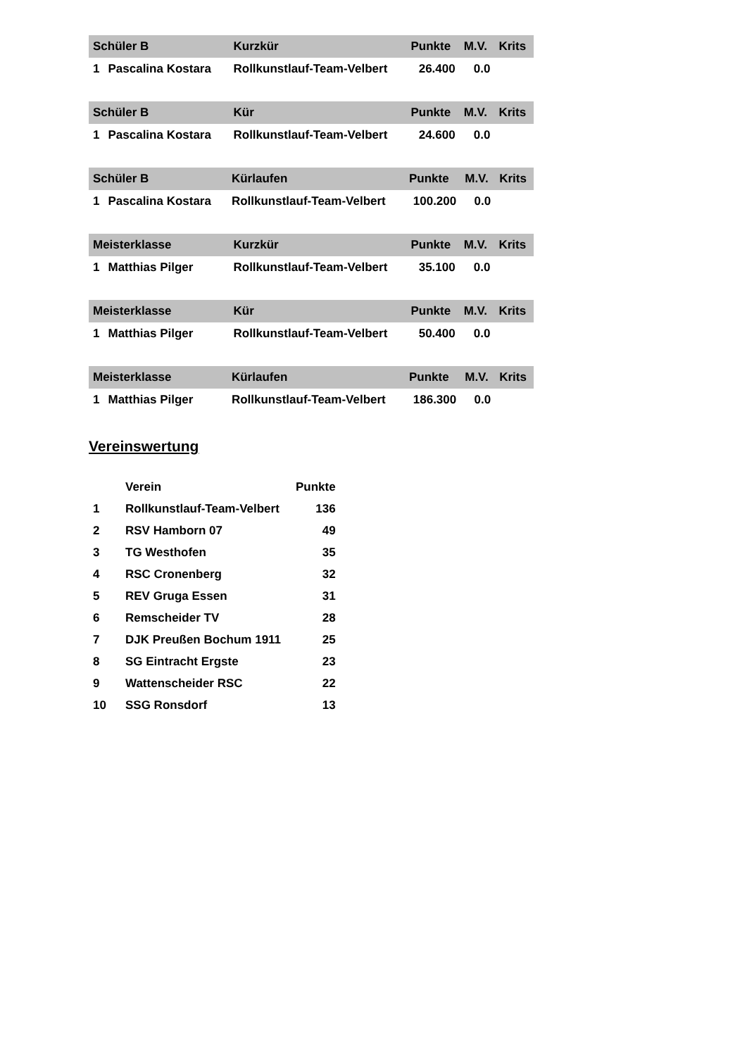| Schüler B | | Kurzkür | Punkte | M.V. | Krits |
| --- | --- | --- | --- | --- | --- |
| 1 | Pascalina Kostara | Rollkunstlauf-Team-Velbert | 26.400 | 0.0 | |
| Schüler B | | Kür | Punkte | M.V. | Krits |
| --- | --- | --- | --- | --- | --- |
| 1 | Pascalina Kostara | Rollkunstlauf-Team-Velbert | 24.600 | 0.0 | |
| Schüler B | | Kürlaufen | Punkte | M.V. | Krits |
| --- | --- | --- | --- | --- | --- |
| 1 | Pascalina Kostara | Rollkunstlauf-Team-Velbert | 100.200 | 0.0 | |
| Meisterklasse | | Kurzkür | Punkte | M.V. | Krits |
| --- | --- | --- | --- | --- | --- |
| 1 | Matthias Pilger | Rollkunstlauf-Team-Velbert | 35.100 | 0.0 | |
| Meisterklasse | | Kür | Punkte | M.V. | Krits |
| --- | --- | --- | --- | --- | --- |
| 1 | Matthias Pilger | Rollkunstlauf-Team-Velbert | 50.400 | 0.0 | |
| Meisterklasse | | Kürlaufen | Punkte | M.V. | Krits |
| --- | --- | --- | --- | --- | --- |
| 1 | Matthias Pilger | Rollkunstlauf-Team-Velbert | 186.300 | 0.0 | |
Vereinswertung
| | Verein | Punkte |
| --- | --- | --- |
| 1 | Rollkunstlauf-Team-Velbert | 136 |
| 2 | RSV Hamborn 07 | 49 |
| 3 | TG Westhofen | 35 |
| 4 | RSC Cronenberg | 32 |
| 5 | REV Gruga Essen | 31 |
| 6 | Remscheider TV | 28 |
| 7 | DJK Preußen Bochum 1911 | 25 |
| 8 | SG Eintracht Ergste | 23 |
| 9 | Wattenscheider RSC | 22 |
| 10 | SSG Ronsdorf | 13 |